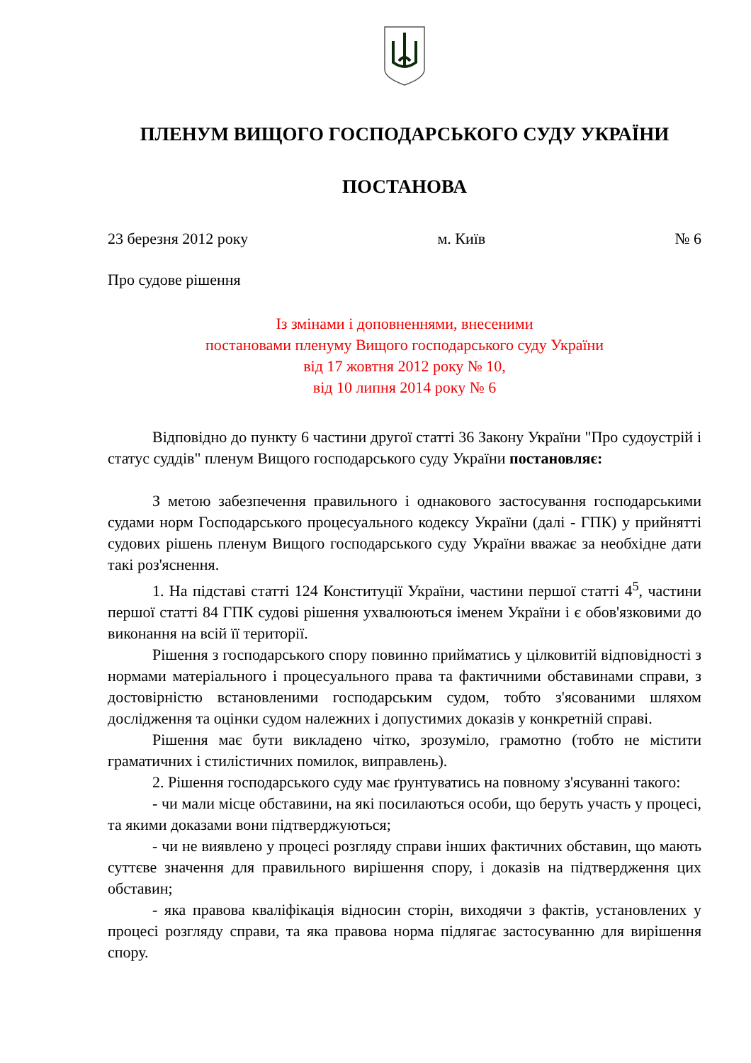ПЛЕНУМ ВИЩОГО ГОСПОДАРСЬКОГО СУДУ УКРАЇНИ
ПОСТАНОВА
23 березня 2012 року м. Київ № 6
Про судове рішення
Із змінами і доповненнями, внесеними
постановами пленуму Вищого господарського суду України
від 17 жовтня 2012 року № 10,
від 10 липня 2014 року № 6
Відповідно до пункту 6 частини другої статті 36 Закону України "Про судоустрій і статус суддів" пленум Вищого господарського суду України постановляє:
З метою забезпечення правильного і однакового застосування господарськими судами норм Господарського процесуального кодексу України (далі - ГПК) у прийнятті судових рішень пленум Вищого господарського суду України вважає за необхідне дати такі роз'яснення.
1. На підставі статті 124 Конституції України, частини першої статті 4<sup>5</sup>, частини першої статті 84 ГПК судові рішення ухвалюються іменем України і є обов'язковими до виконання на всій її території.
Рішення з господарського спору повинно прийматись у цілковитій відповідності з нормами матеріального і процесуального права та фактичними обставинами справи, з достовірністю встановленими господарським судом, тобто з'ясованими шляхом дослідження та оцінки судом належних і допустимих доказів у конкретній справі.
Рішення має бути викладено чітко, зрозуміло, грамотно (тобто не містити граматичних і стилістичних помилок, виправлень).
2. Рішення господарського суду має ґрунтуватись на повному з'ясуванні такого:
- чи мали місце обставини, на які посилаються особи, що беруть участь у процесі, та якими доказами вони підтверджуються;
- чи не виявлено у процесі розгляду справи інших фактичних обставин, що мають суттєве значення для правильного вирішення спору, і доказів на підтвердження цих обставин;
- яка правова кваліфікація відносин сторін, виходячи з фактів, установлених у процесі розгляду справи, та яка правова норма підлягає застосуванню для вирішення спору.